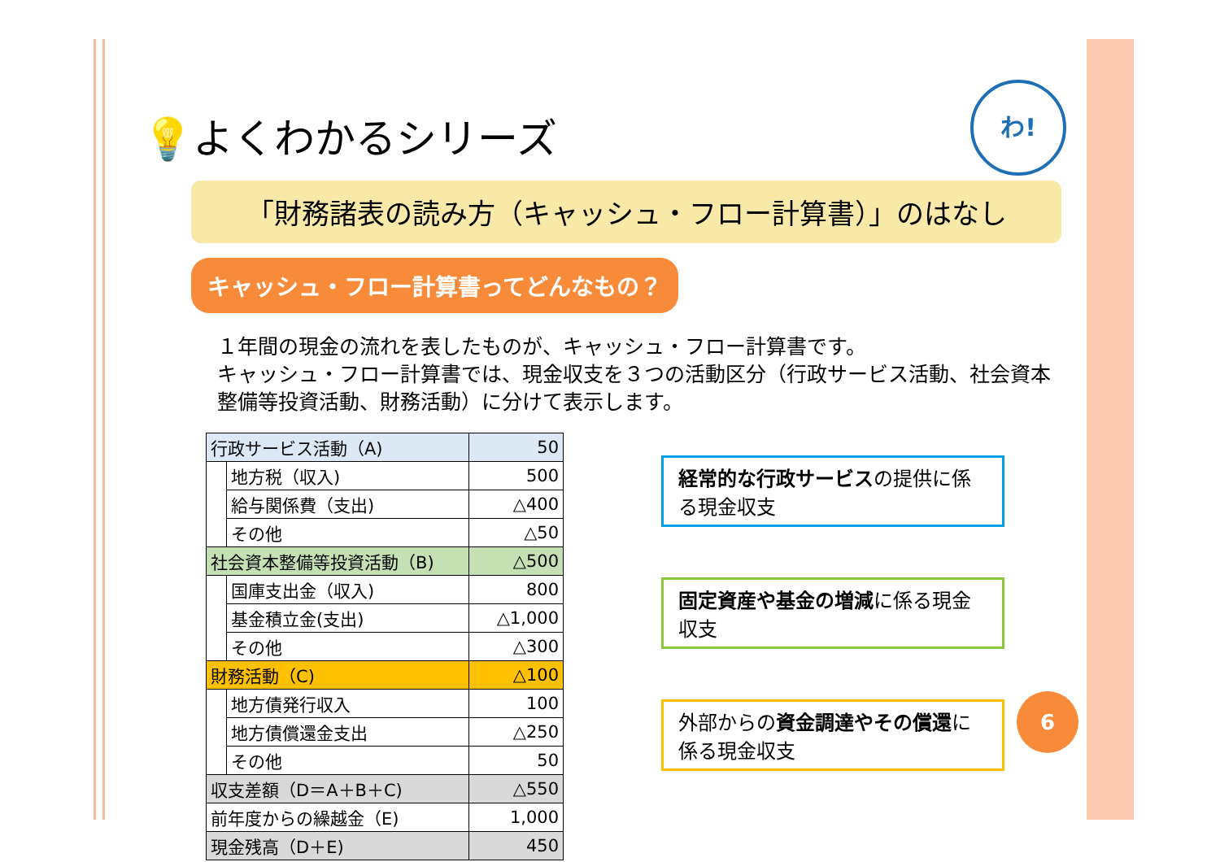わ!
💡よくわかるシリーズ
「財務諸表の読み方（キャッシュ・フロー計算書）」のはなし
キャッシュ・フロー計算書ってどんなもの？
１年間の現金の流れを表したものが、キャッシュ・フロー計算書です。
キャッシュ・フロー計算書では、現金収支を３つの活動区分（行政サービス活動、社会資本整備等投資活動、財務活動）に分けて表示します。
| 行政サービス活動（A) | | 50 |
| | 地方税（収入) | 500 |
| | 給与関係費（支出) | △400 |
| | その他 | △50 |
| 社会資本整備等投資活動（B) | | △500 |
| | 国庫支出金（収入) | 800 |
| | 基金積立金(支出) | △1,000 |
| | その他 | △300 |
| 財務活動（C) | | △100 |
| | 地方債発行収入 | 100 |
| | 地方債償還金支出 | △250 |
| | その他 | 50 |
| 収支差額（D＝A＋B＋C) | | △550 |
| 前年度からの繰越金（E) | | 1,000 |
| 現金残高（D＋E) | | 450 |
経常的な行政サービスの提供に係る現金収支
固定資産や基金の増減に係る現金収支
外部からの資金調達やその償還に係る現金収支
6